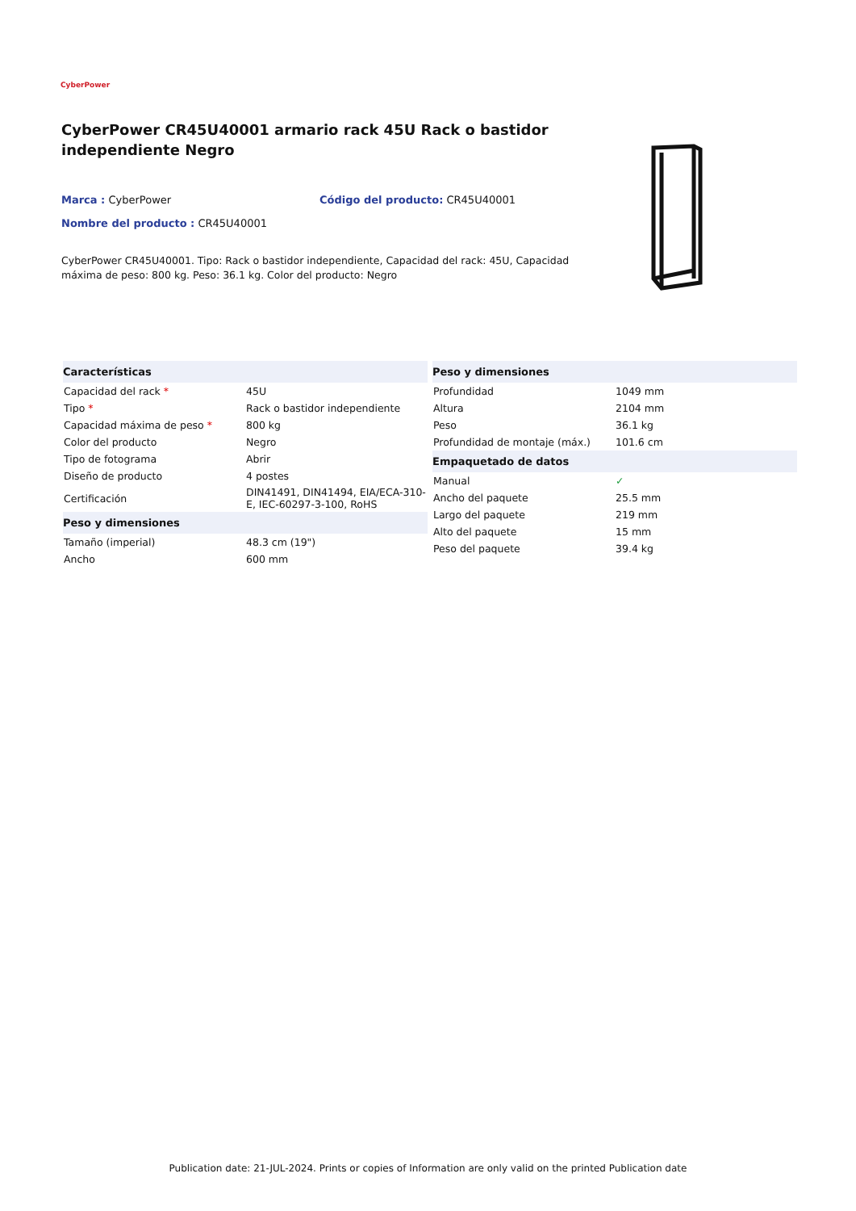CyberPower
CyberPower CR45U40001 armario rack 45U Rack o bastidor independiente Negro
Marca : CyberPower Código del producto: CR45U40001
Nombre del producto : CR45U40001
CyberPower CR45U40001. Tipo: Rack o bastidor independiente, Capacidad del rack: 45U, Capacidad máxima de peso: 800 kg. Peso: 36.1 kg. Color del producto: Negro
| Características | |
| --- | --- |
| Capacidad del rack * | 45U |
| Tipo * | Rack o bastidor independiente |
| Capacidad máxima de peso * | 800 kg |
| Color del producto | Negro |
| Tipo de fotograma | Abrir |
| Diseño de producto | 4 postes |
| Certificación | DIN41491, DIN41494, EIA/ECA-310-E, IEC-60297-3-100, RoHS |
| Peso y dimensiones | |
| Tamaño (imperial) | 48.3 cm (19") |
| Ancho | 600 mm |
| Peso y dimensiones | |
| --- | --- |
| Profundidad | 1049 mm |
| Altura | 2104 mm |
| Peso | 36.1 kg |
| Profundidad de montaje (máx.) | 101.6 cm |
| Empaquetado de datos | |
| Manual | ✓ |
| Ancho del paquete | 25.5 mm |
| Largo del paquete | 219 mm |
| Alto del paquete | 15 mm |
| Peso del paquete | 39.4 kg |
Publication date: 21-JUL-2024. Prints or copies of Information are only valid on the printed Publication date